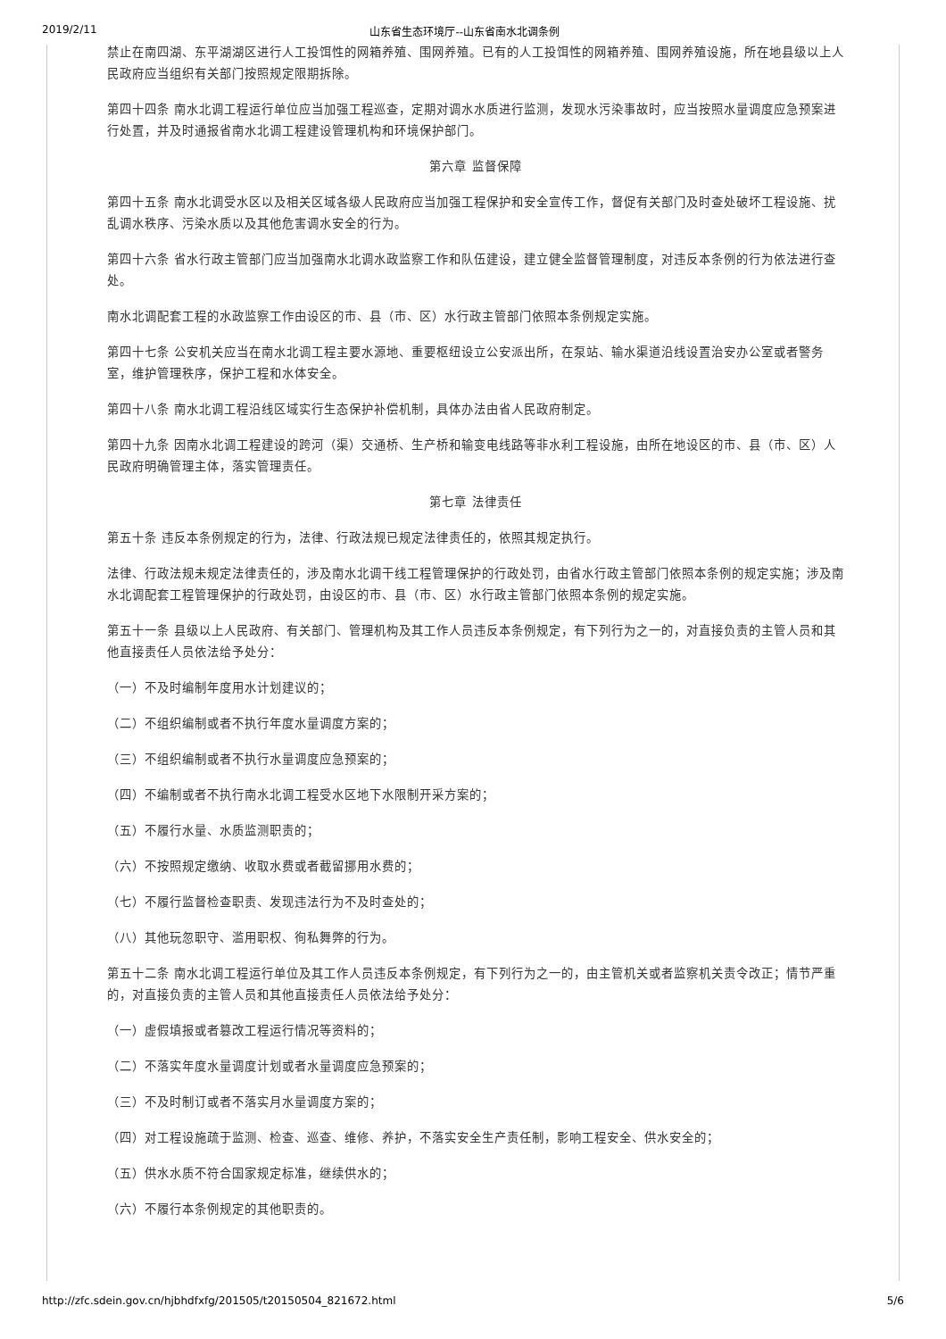2019/2/11 山东省生态环境厅--山东省南水北调条例
禁止在南四湖、东平湖湖区进行人工投饵性的网箱养殖、围网养殖。已有的人工投饵性的网箱养殖、围网养殖设施，所在地县级以上人民政府应当组织有关部门按照规定限期拆除。
第四十四条 南水北调工程运行单位应当加强工程巡查，定期对调水水质进行监测，发现水污染事故时，应当按照水量调度应急预案进行处置，并及时通报省南水北调工程建设管理机构和环境保护部门。
第六章 监督保障
第四十五条 南水北调受水区以及相关区域各级人民政府应当加强工程保护和安全宣传工作，督促有关部门及时查处破坏工程设施、扰乱调水秩序、污染水质以及其他危害调水安全的行为。
第四十六条 省水行政主管部门应当加强南水北调水政监察工作和队伍建设，建立健全监督管理制度，对违反本条例的行为依法进行查处。
南水北调配套工程的水政监察工作由设区的市、县（市、区）水行政主管部门依照本条例规定实施。
第四十七条 公安机关应当在南水北调工程主要水源地、重要枢纽设立公安派出所，在泵站、输水渠道沿线设置治安办公室或者警务室，维护管理秩序，保护工程和水体安全。
第四十八条 南水北调工程沿线区域实行生态保护补偿机制，具体办法由省人民政府制定。
第四十九条 因南水北调工程建设的跨河（渠）交通桥、生产桥和输变电线路等非水利工程设施，由所在地设区的市、县（市、区）人民政府明确管理主体，落实管理责任。
第七章 法律责任
第五十条 违反本条例规定的行为，法律、行政法规已规定法律责任的，依照其规定执行。
法律、行政法规未规定法律责任的，涉及南水北调干线工程管理保护的行政处罚，由省水行政主管部门依照本条例的规定实施；涉及南水北调配套工程管理保护的行政处罚，由设区的市、县（市、区）水行政主管部门依照本条例的规定实施。
第五十一条 县级以上人民政府、有关部门、管理机构及其工作人员违反本条例规定，有下列行为之一的，对直接负责的主管人员和其他直接责任人员依法给予处分：
（一）不及时编制年度用水计划建议的；
（二）不组织编制或者不执行年度水量调度方案的；
（三）不组织编制或者不执行水量调度应急预案的；
（四）不编制或者不执行南水北调工程受水区地下水限制开采方案的；
（五）不履行水量、水质监测职责的；
（六）不按照规定缴纳、收取水费或者截留挪用水费的；
（七）不履行监督检查职责、发现违法行为不及时查处的；
（八）其他玩忽职守、滥用职权、徇私舞弊的行为。
第五十二条 南水北调工程运行单位及其工作人员违反本条例规定，有下列行为之一的，由主管机关或者监察机关责令改正；情节严重的，对直接负责的主管人员和其他直接责任人员依法给予处分：
（一）虚假填报或者篡改工程运行情况等资料的；
（二）不落实年度水量调度计划或者水量调度应急预案的；
（三）不及时制订或者不落实月水量调度方案的；
（四）对工程设施疏于监测、检查、巡查、维修、养护，不落实安全生产责任制，影响工程安全、供水安全的；
（五）供水水质不符合国家规定标准，继续供水的；
（六）不履行本条例规定的其他职责的。
http://zfc.sdein.gov.cn/hjbhdfxfg/201505/t20150504_821672.html 5/6